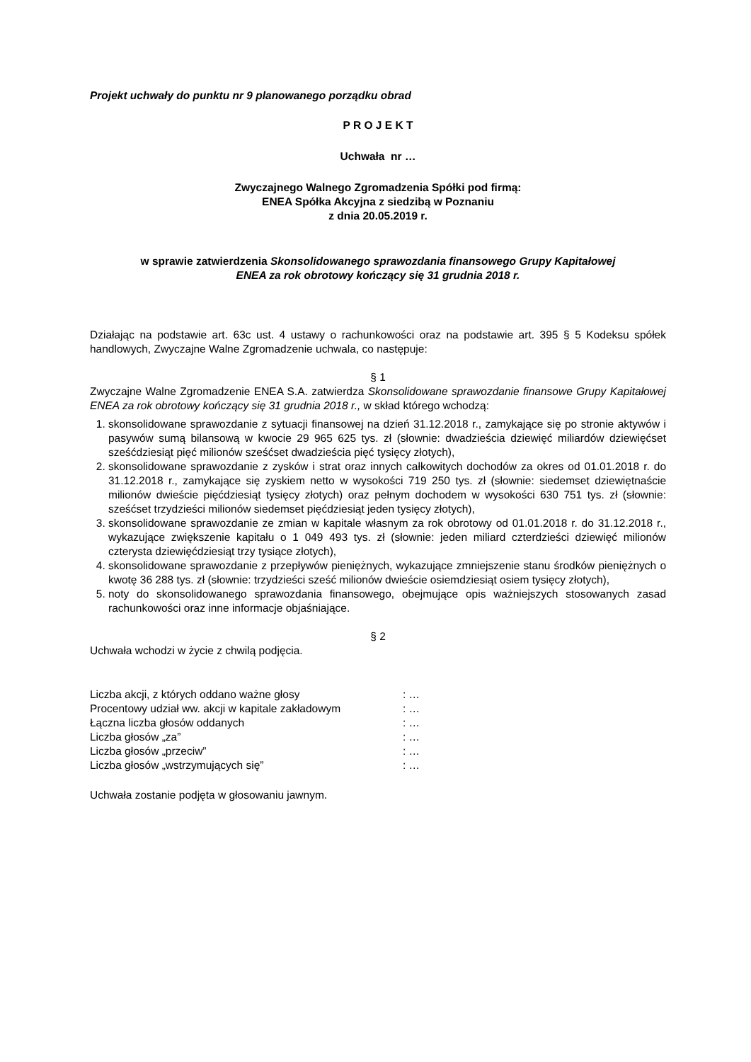Projekt uchwały do punktu nr 9 planowanego porządku obrad
P R O J E K T
Uchwała nr …
Zwyczajnego Walnego Zgromadzenia Spółki pod firmą:
ENEA Spółka Akcyjna z siedzibą w Poznaniu
z dnia 20.05.2019 r.
w sprawie zatwierdzenia Skonsolidowanego sprawozdania finansowego Grupy Kapitałowej
ENEA za rok obrotowy kończący się 31 grudnia 2018 r.
Działając na podstawie art. 63c ust. 4 ustawy o rachunkowości oraz na podstawie art. 395 § 5 Kodeksu spółek handlowych, Zwyczajne Walne Zgromadzenie uchwala, co następuje:
§ 1
Zwyczajne Walne Zgromadzenie ENEA S.A. zatwierdza Skonsolidowane sprawozdanie finansowe Grupy Kapitałowej ENEA za rok obrotowy kończący się 31 grudnia 2018 r., w skład którego wchodzą:
1. skonsolidowane sprawozdanie z sytuacji finansowej na dzień 31.12.2018 r., zamykające się po stronie aktywów i pasywów sumą bilansową w kwocie 29 965 625 tys. zł (słownie: dwadzieścia dziewięć miliardów dziewięćset sześćdziesiąt pięć milionów sześćset dwadzieścia pięć tysięcy złotych),
2. skonsolidowane sprawozdanie z zysków i strat oraz innych całkowitych dochodów za okres od 01.01.2018 r. do 31.12.2018 r., zamykające się zyskiem netto w wysokości 719 250 tys. zł (słownie: siedemset dziewiętnaście milionów dwieście pięćdziesiąt tysięcy złotych) oraz pełnym dochodem w wysokości 630 751 tys. zł (słownie: sześćset trzydzieści milionów siedemset pięćdziesiąt jeden tysięcy złotych),
3. skonsolidowane sprawozdanie ze zmian w kapitale własnym za rok obrotowy od 01.01.2018 r. do 31.12.2018 r., wykazujące zwiększenie kapitału o 1 049 493 tys. zł (słownie: jeden miliard czterdzieści dziewięć milionów czterysta dziewięćdziesiąt trzy tysiące złotych),
4. skonsolidowane sprawozdanie z przepływów pieniężnych, wykazujące zmniejszenie stanu środków pieniężnych o kwotę 36 288 tys. zł (słownie: trzydzieści sześć milionów dwieście osiemdziesiąt osiem tysięcy złotych),
5. noty do skonsolidowanego sprawozdania finansowego, obejmujące opis ważniejszych stosowanych zasad rachunkowości oraz inne informacje objaśniające.
§ 2
Uchwała wchodzi w życie z chwilą podjęcia.
| Liczba akcji, z których oddano ważne głosy | : … |
| Procentowy udział ww. akcji w kapitale zakładowym | : … |
| Łączna liczba głosów oddanych | : … |
| Liczba głosów „za” | : … |
| Liczba głosów „przeciw” | : … |
| Liczba głosów „wstrzymujących się” | : … |
Uchwała zostanie podjęta w głosowaniu jawnym.